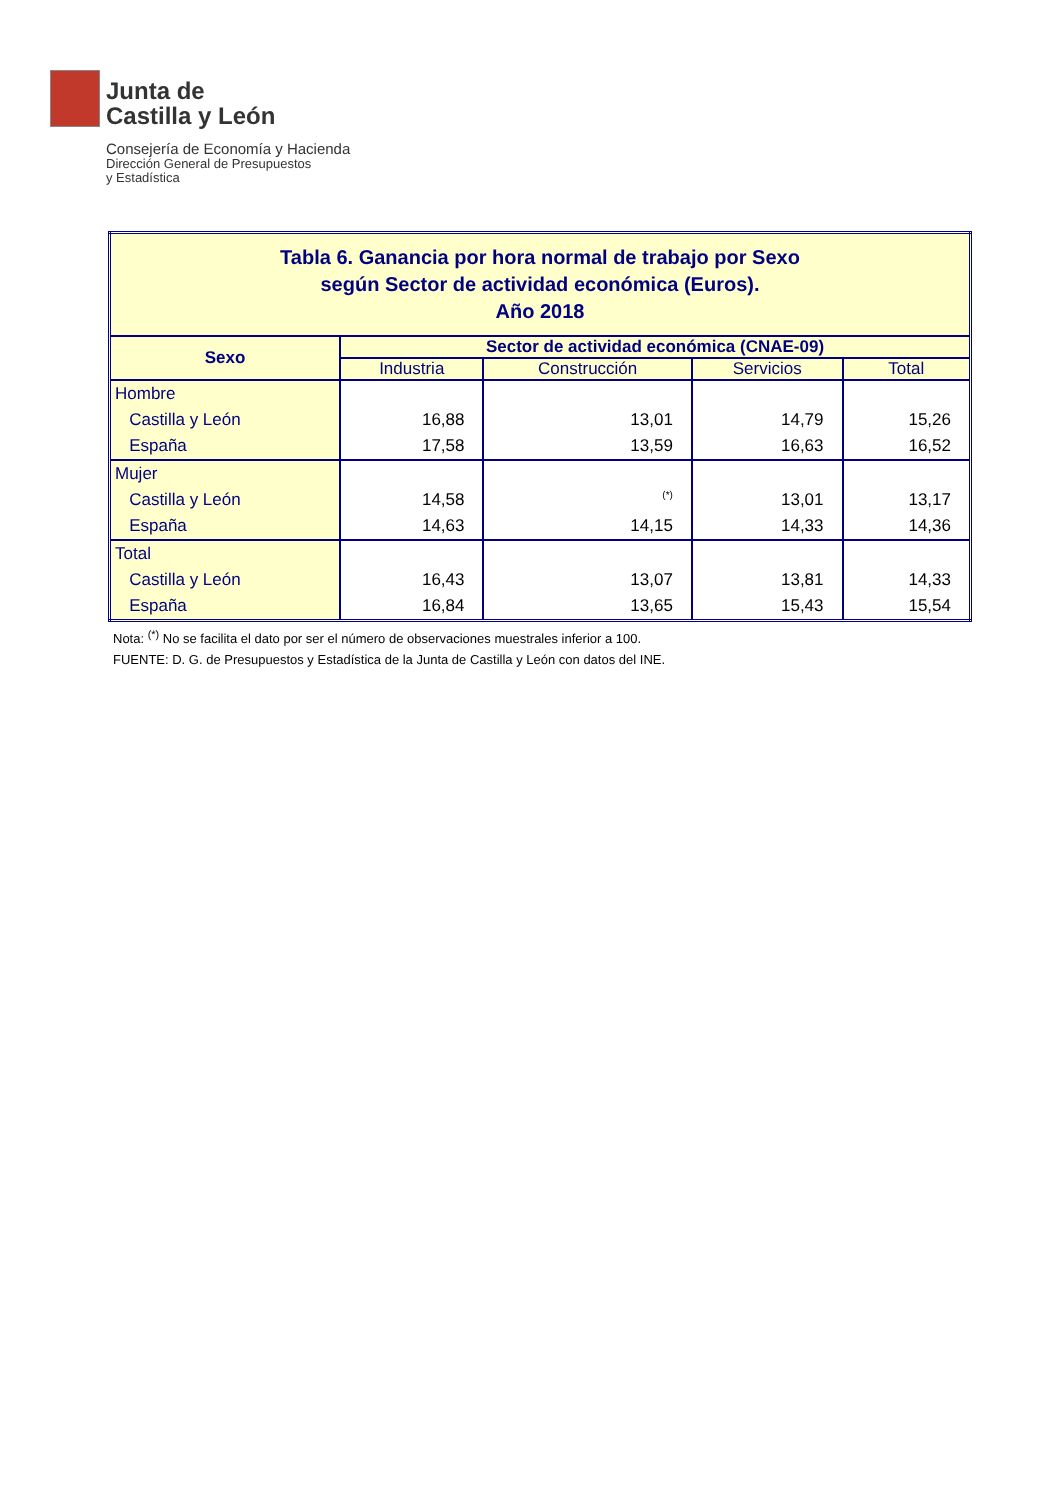Junta de
Castilla y León
Consejería de Economía y Hacienda
Dirección General de Presupuestos
y Estadística
| Tabla 6. Ganancia por hora normal de trabajo por Sexo según Sector de actividad económica (Euros). Año 2018 | | | | |
| Sexo | Sector de actividad económica (CNAE-09) | | | |
| | Industria | Construcción | Servicios | Total |
| Hombre Castilla y León España | 16,88 17,58 | 13,01 13,59 | 14,79 16,63 | 15,26 16,52 |
| Mujer Castilla y León España | 14,58 14,63 | <sup>(*)</sup> 14,15 | 13,01 14,33 | 13,17 14,36 |
| Total Castilla y León España | 16,43 16,84 | 13,07 13,65 | 13,81 15,43 | 14,33 15,54 |
Nota: <sup>(*)</sup> No se facilita el dato por ser el número de observaciones muestrales inferior a 100.
FUENTE: D. G. de Presupuestos y Estadística de la Junta de Castilla y León con datos del INE.